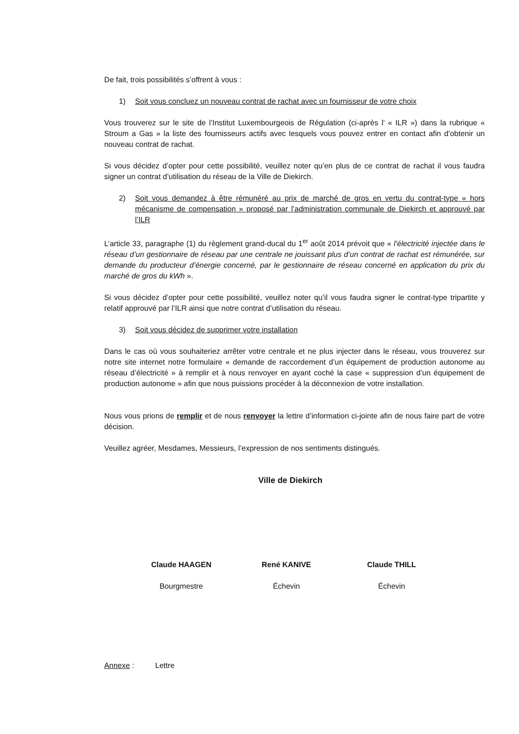De fait, trois possibilités s’offrent à vous :
1) Soit vous concluez un nouveau contrat de rachat avec un fournisseur de votre choix
Vous trouverez sur le site de l’Institut Luxembourgeois de Régulation (ci-après l’ « ILR ») dans la rubrique « Stroum a Gas » la liste des fournisseurs actifs avec lesquels vous pouvez entrer en contact afin d’obtenir un nouveau contrat de rachat.
Si vous décidez d’opter pour cette possibilité, veuillez noter qu’en plus de ce contrat de rachat il vous faudra signer un contrat d’utilisation du réseau de la Ville de Diekirch.
2) Soit vous demandez à être rémunéré au prix de marché de gros en vertu du contrat-type « hors mécanisme de compensation » proposé par l’administration communale de Diekirch et approuvé par l’ILR
L’article 33, paragraphe (1) du règlement grand-ducal du 1<sup>er</sup> août 2014 prévoit que « l’électricité injectée dans le réseau d’un gestionnaire de réseau par une centrale ne jouissant plus d’un contrat de rachat est rémunérée, sur demande du producteur d’énergie concerné, par le gestionnaire de réseau concerné en application du prix du marché de gros du kWh ».
Si vous décidez d’opter pour cette possibilité, veuillez noter qu’il vous faudra signer le contrat-type tripartite y relatif approuvé par l’ILR ainsi que notre contrat d’utilisation du réseau.
3) Soit vous décidez de supprimer votre installation
Dans le cas où vous souhaiteriez arrêter votre centrale et ne plus injecter dans le réseau, vous trouverez sur notre site internet notre formulaire « demande de raccordement d’un équipement de production autonome au réseau d’électricité » à remplir et à nous renvoyer en ayant coché la case « suppression d’un équipement de production autonome » afin que nous puissions procéder à la déconnexion de votre installation.
Nous vous prions de remplir et de nous renvoyer la lettre d’information ci-jointe afin de nous faire part de votre décision.
Veuillez agréer, Mesdames, Messieurs, l’expression de nos sentiments distingués.
Ville de Diekirch
Claude HAAGEN
Bourgmestre
René KANIVE
Échevin
Claude THILL
Échevin
Annexe : Lettre